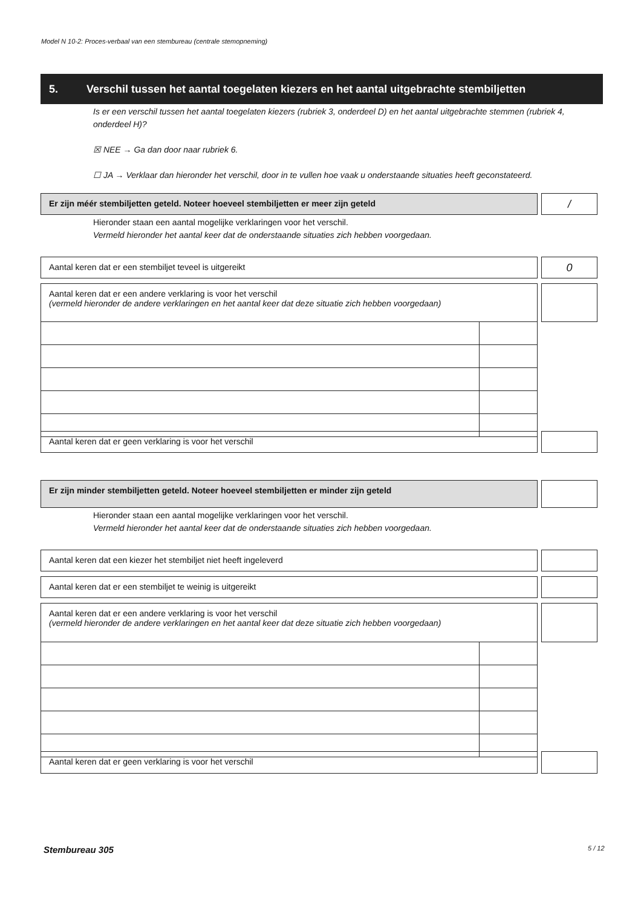Model N 10-2: Proces-verbaal van een stembureau (centrale stemopneming)
5. Verschil tussen het aantal toegelaten kiezers en het aantal uitgebrachte stembiljetten
Is er een verschil tussen het aantal toegelaten kiezers (rubriek 3, onderdeel D) en het aantal uitgebrachte stemmen (rubriek 4, onderdeel H)?
☒ NEE → Ga dan door naar rubriek 6.
☐ JA → Verklaar dan hieronder het verschil, door in te vullen hoe vaak u onderstaande situaties heeft geconstateerd.
Er zijn méér stembiljetten geteld. Noteer hoeveel stembiljetten er meer zijn geteld /
Hieronder staan een aantal mogelijke verklaringen voor het verschil.
Vermeld hieronder het aantal keer dat de onderstaande situaties zich hebben voorgedaan.
Aantal keren dat er een stembiljet teveel is uitgereikt 0
Aantal keren dat er een andere verklaring is voor het verschil
(vermeld hieronder de andere verklaringen en het aantal keer dat deze situatie zich hebben voorgedaan)
Aantal keren dat er geen verklaring is voor het verschil
Er zijn minder stembiljetten geteld. Noteer hoeveel stembiljetten er minder zijn geteld
Hieronder staan een aantal mogelijke verklaringen voor het verschil.
Vermeld hieronder het aantal keer dat de onderstaande situaties zich hebben voorgedaan.
Aantal keren dat een kiezer het stembiljet niet heeft ingeleverd
Aantal keren dat er een stembiljet te weinig is uitgereikt
Aantal keren dat er een andere verklaring is voor het verschil
(vermeld hieronder de andere verklaringen en het aantal keer dat deze situatie zich hebben voorgedaan)
Aantal keren dat er geen verklaring is voor het verschil
Stembureau 305 5 / 12